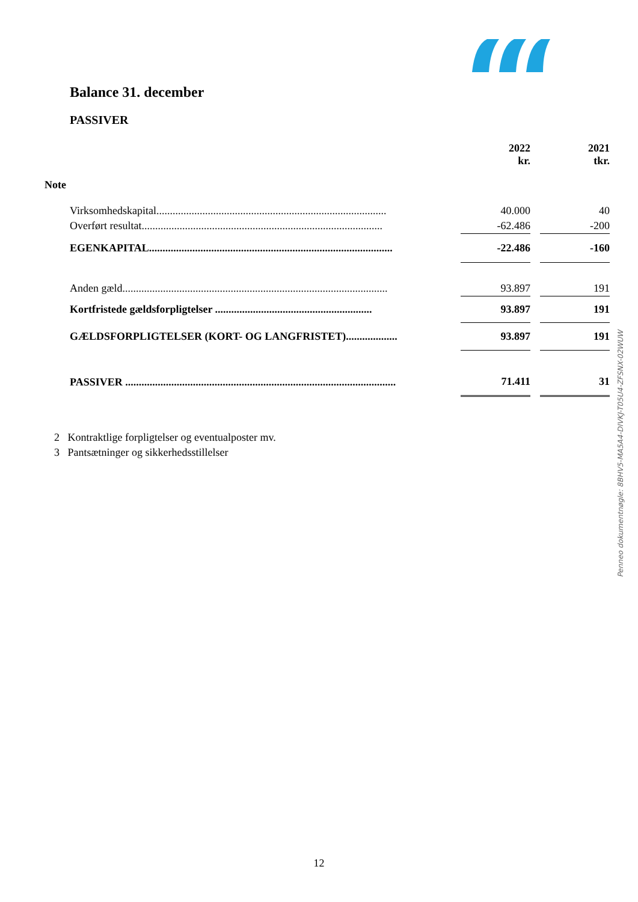Balance 31. december
PASSIVER
| | 2022 kr. | | 2021 tkr. |
| Note | | | |
| Virksomhedskapital..................................................................................... | 40.000 | | 40 |
| Overført resultat......................................................................................... | -62.486 | | -200 |
| EGENKAPITAL.......................................................................................... | -22.486 | | -160 |
| Anden gæld.................................................................................................. | 93.897 | | 191 |
| Kortfristede gældsforpligtelser .......................................................... | 93.897 | | 191 |
| GÆLDSFORPLIGTELSER (KORT- OG LANGFRISTET)................... | 93.897 | | 191 |
| PASSIVER .................................................................................................... | 71.411 | | 31 |
2 Kontraktlige forpligtelser og eventualposter mv.
3 Pantsætninger og sikkerhedsstillelser
12
Penneo dokumentnøgle: 8BHV5-MA5A4-DIVKJ-T05U4-ZFSNX-02WUW